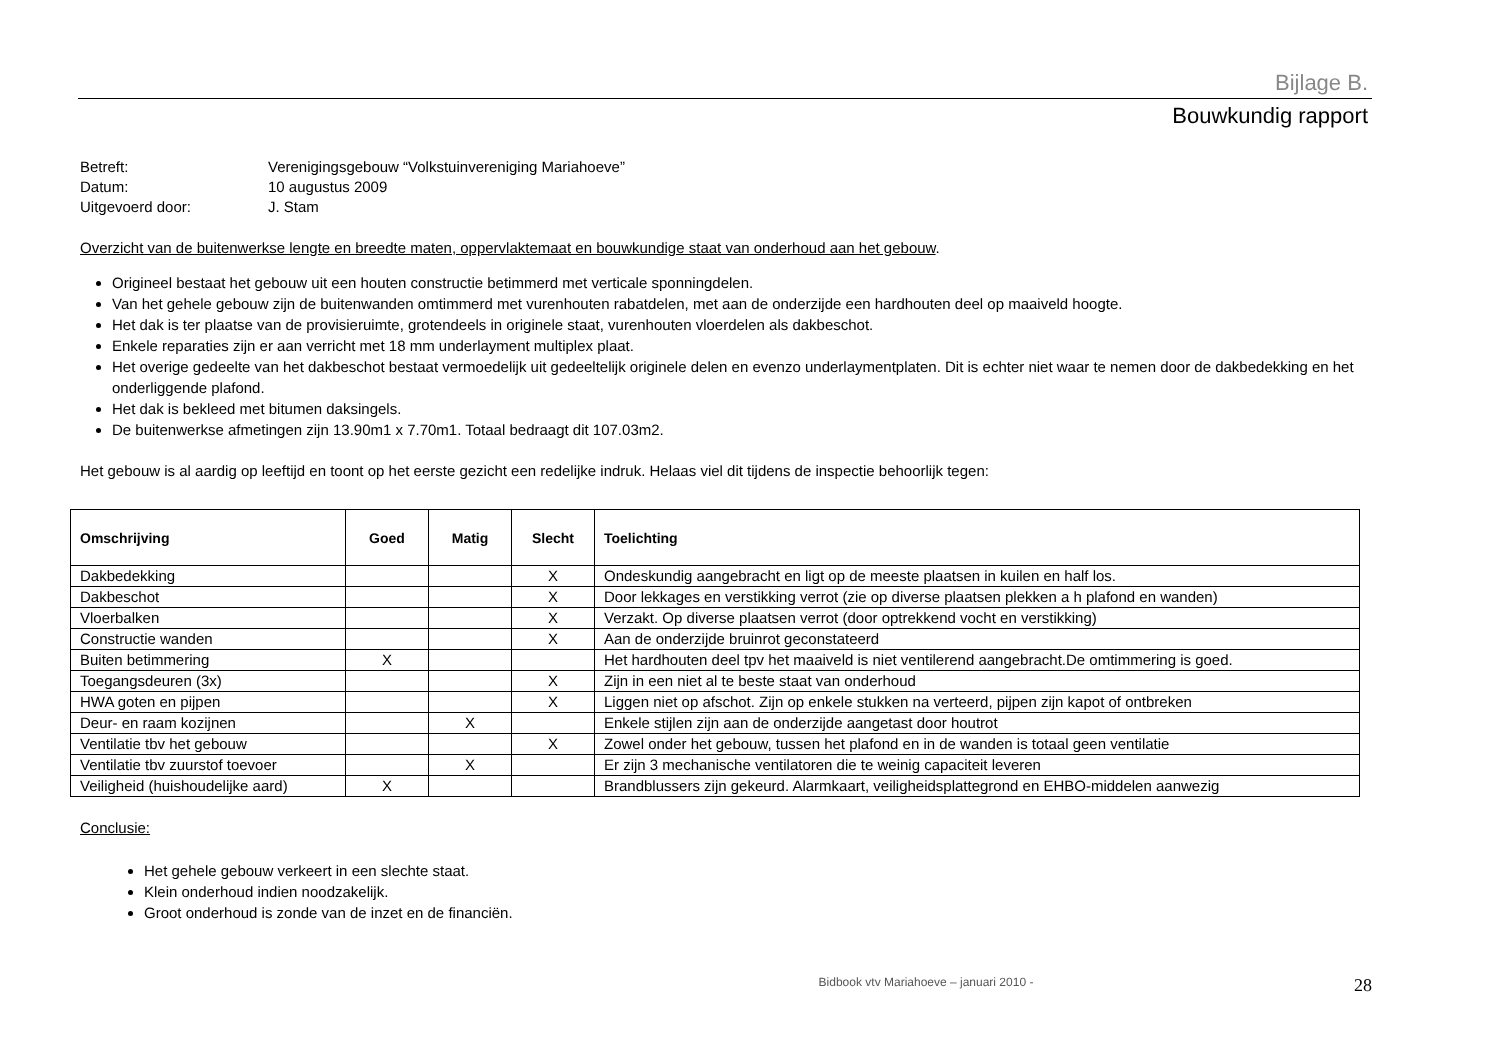Bijlage B.
Bouwkundig rapport
Betreft: Verenigingsgebouw “Volkstuinvereniging Mariahoeve”
Datum: 10 augustus 2009
Uitgevoerd door: J. Stam
Overzicht van de buitenwerkse lengte en breedte maten, oppervlaktemaat en bouwkundige staat van onderhoud aan het gebouw.
Origineel bestaat het gebouw uit een houten constructie betimmerd met verticale sponningdelen.
Van het gehele gebouw zijn de buitenwanden omtimmerd met vurenhouten rabatdelen, met aan de onderzijde een hardhouten deel op maaiveld hoogte.
Het dak is ter plaatse van de provisieruimte, grotendeels in originele staat, vurenhouten vloerdelen als dakbeschot.
Enkele reparaties zijn er aan verricht met 18 mm underlayment multiplex plaat.
Het overige gedeelte van het dakbeschot bestaat vermoedelijk uit gedeeltelijk originele delen en evenzo underlaymentplaten. Dit is echter niet waar te nemen door de dakbedekking en het onderliggende plafond.
Het dak is bekleed met bitumen daksingels.
De buitenwerkse afmetingen zijn 13.90m1 x 7.70m1. Totaal bedraagt dit 107.03m2.
Het gebouw is al aardig op leeftijd en toont op het eerste gezicht een redelijke indruk. Helaas viel dit tijdens de inspectie behoorlijk tegen:
| Omschrijving | Goed | Matig | Slecht | Toelichting |
| --- | --- | --- | --- | --- |
| Dakbedekking | | | X | Ondeskundig aangebracht en ligt op de meeste plaatsen in kuilen en half los. |
| Dakbeschot | | | X | Door lekkages en verstikking verrot (zie op diverse plaatsen plekken a h plafond en wanden) |
| Vloerbalken | | | X | Verzakt. Op diverse plaatsen verrot (door optrekkend vocht en verstikking) |
| Constructie wanden | | | X | Aan de onderzijde bruinrot geconstateerd |
| Buiten betimmering | X | | | Het hardhouten deel tpv het maaiveld is niet ventilerend aangebracht.De omtimmering is goed. |
| Toegangsdeuren (3x) | | | X | Zijn in een niet al te beste staat van onderhoud |
| HWA goten en pijpen | | | X | Liggen niet op afschot. Zijn op enkele stukken na verteerd, pijpen zijn kapot of ontbreken |
| Deur- en raam kozijnen | | X | | Enkele stijlen zijn aan de onderzijde aangetast door houtrot |
| Ventilatie tbv het gebouw | | | X | Zowel onder het gebouw, tussen het plafond en in de wanden is totaal geen ventilatie |
| Ventilatie tbv zuurstof toevoer | | X | | Er zijn 3 mechanische ventilatoren die te weinig capaciteit leveren |
| Veiligheid (huishoudelijke aard) | X | | | Brandblussers zijn gekeurd. Alarmkaart, veiligheidsplattegrond en EHBO-middelen aanwezig |
Conclusie:
Het gehele gebouw verkeert in een slechte staat.
Klein onderhoud indien noodzakelijk.
Groot onderhoud is zonde van de inzet en de financiën.
Bidbook vtv Mariahoeve – januari 2010 - 28